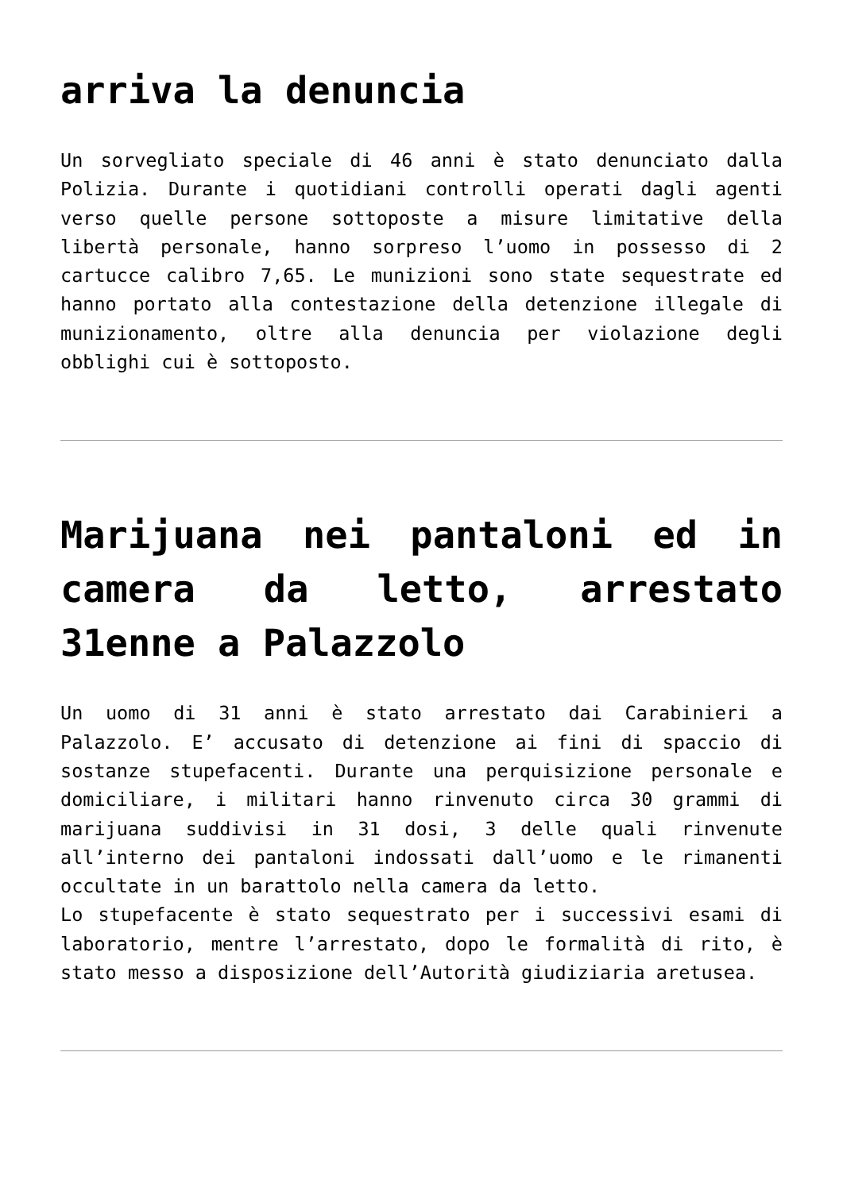arriva la denuncia
Un sorvegliato speciale di 46 anni è stato denunciato dalla Polizia. Durante i quotidiani controlli operati dagli agenti verso quelle persone sottoposte a misure limitative della libertà personale, hanno sorpreso l’uomo in possesso di 2 cartucce calibro 7,65. Le munizioni sono state sequestrate ed hanno portato alla contestazione della detenzione illegale di munizionamento, oltre alla denuncia per violazione degli obblighi cui è sottoposto.
Marijuana nei pantaloni ed in camera da letto, arrestato 31enne a Palazzolo
Un uomo di 31 anni è stato arrestato dai Carabinieri a Palazzolo. E’ accusato di detenzione ai fini di spaccio di sostanze stupefacenti. Durante una perquisizione personale e domiciliare, i militari hanno rinvenuto circa 30 grammi di marijuana suddivisi in 31 dosi, 3 delle quali rinvenute all’interno dei pantaloni indossati dall’uomo e le rimanenti occultate in un barattolo nella camera da letto.
Lo stupefacente è stato sequestrato per i successivi esami di laboratorio, mentre l’arrestato, dopo le formalità di rito, è stato messo a disposizione dell’Autorità giudiziaria aretusea.